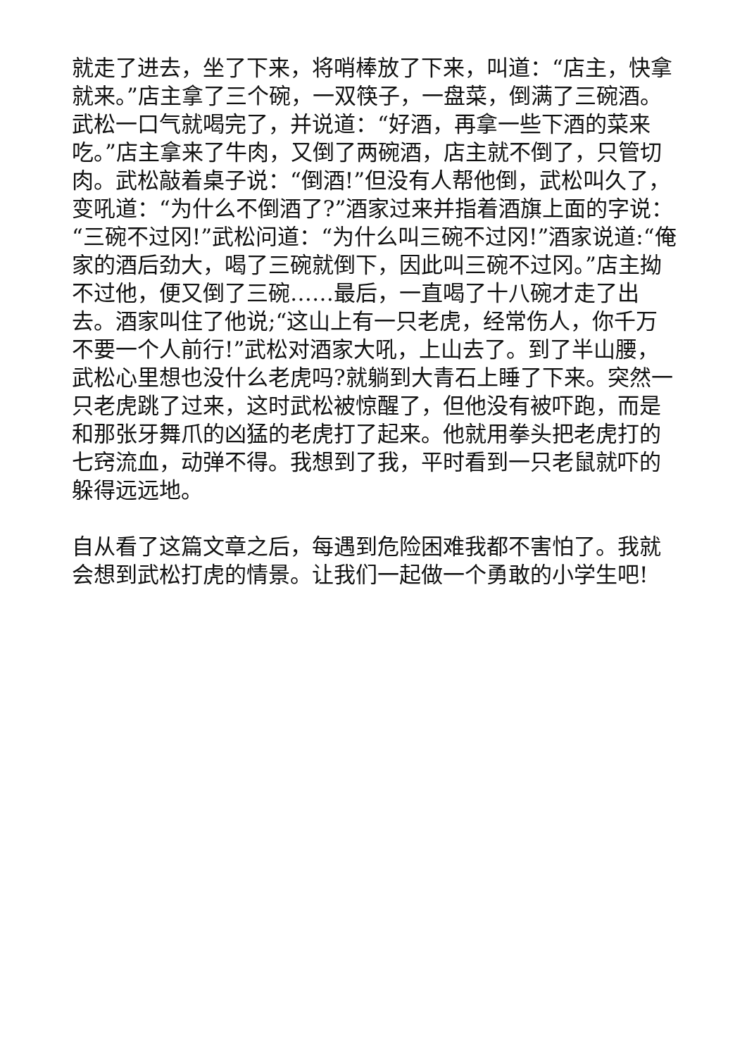就走了进去，坐了下来，将哨棒放了下来，叫道：“店主，快拿就来。”店主拿了三个碗，一双筷子，一盘菜，倒满了三碗酒。武松一口气就喝完了，并说道：“好酒，再拿一些下酒的菜来吃。”店主拿来了牛肉，又倒了两碗酒，店主就不倒了，只管切肉。武松敲着桌子说：“倒酒!”但没有人帮他倒，武松叫久了，变吼道：“为什么不倒酒了?”酒家过来并指着酒旗上面的字说：“三碗不过冈!”武松问道：“为什么叫三碗不过冈!”酒家说道:“俺家的酒后劲大，喝了三碗就倒下，因此叫三碗不过冈。”店主拗不过他，便又倒了三碗……最后，一直喝了十八碗才走了出去。酒家叫住了他说;“这山上有一只老虎，经常伤人，你千万不要一个人前行!”武松对酒家大吼，上山去了。到了半山腰，武松心里想也没什么老虎吗?就躺到大青石上睡了下来。突然一只老虎跳了过来，这时武松被惊醒了，但他没有被吓跑，而是和那张牙舞爪的凶猛的老虎打了起来。他就用拳头把老虎打的七窍流血，动弹不得。我想到了我，平时看到一只老鼠就吓的躲得远远地。
自从看了这篇文章之后，每遇到危险困难我都不害怕了。我就会想到武松打虎的情景。让我们一起做一个勇敢的小学生吧!